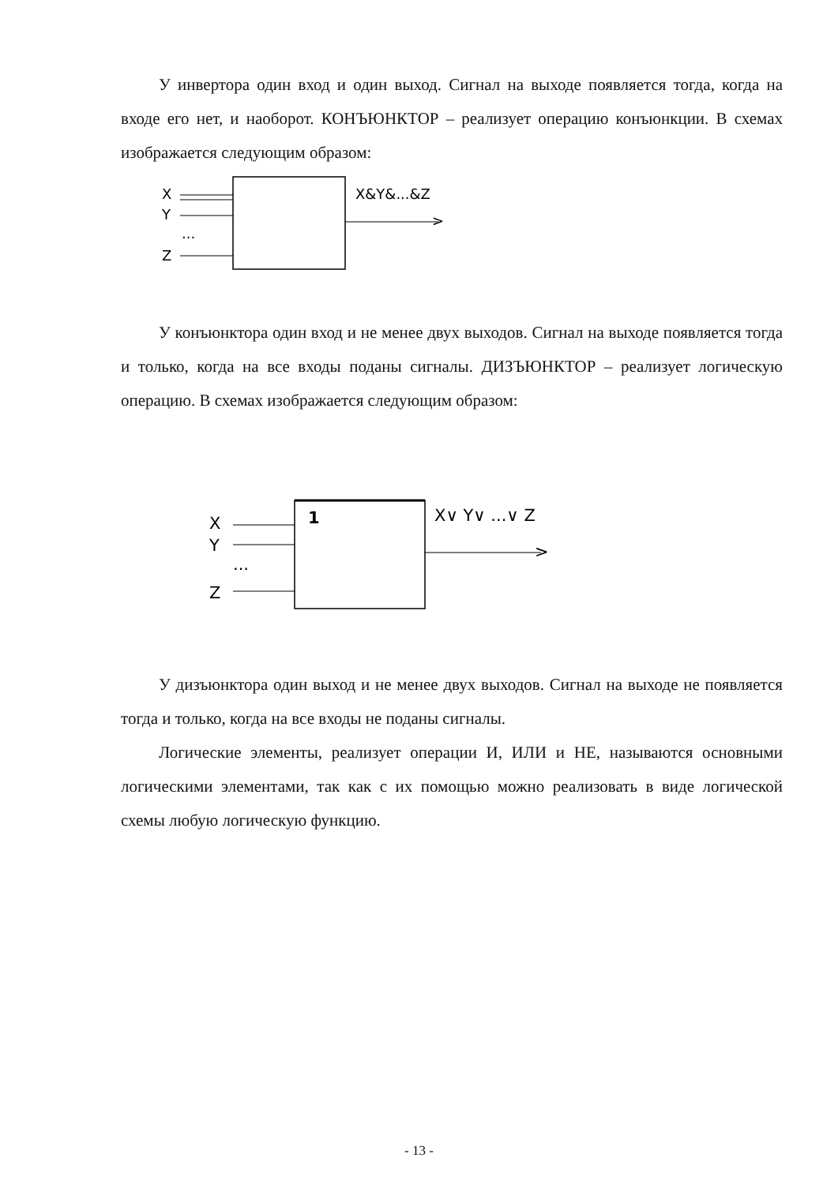У инвертора один вход и один выход. Сигнал на выходе появляется тогда, когда на входе его нет, и наоборот. КОНЪЮНКТОР – реализует операцию конъюнкции. В схемах изображается следующим образом:
X
Y
...
Z
>
X&Y&...&Z
У конъюнктора один вход и не менее двух выходов. Сигнал на выходе появляется тогда и только, когда на все входы поданы сигналы. ДИЗЪЮНКТОР – реализует логическую операцию. В схемах изображается следующим образом:
1
X
Y
...
Z
>
X∨ Y∨ ...∨ Z
У дизъюнктора один выход и не менее двух выходов. Сигнал на выходе не появляется тогда и только, когда на все входы не поданы сигналы.
Логические элементы, реализует операции И, ИЛИ и НЕ, называются основными логическими элементами, так как с их помощью можно реализовать в виде логической схемы любую логическую функцию.
- 13 -